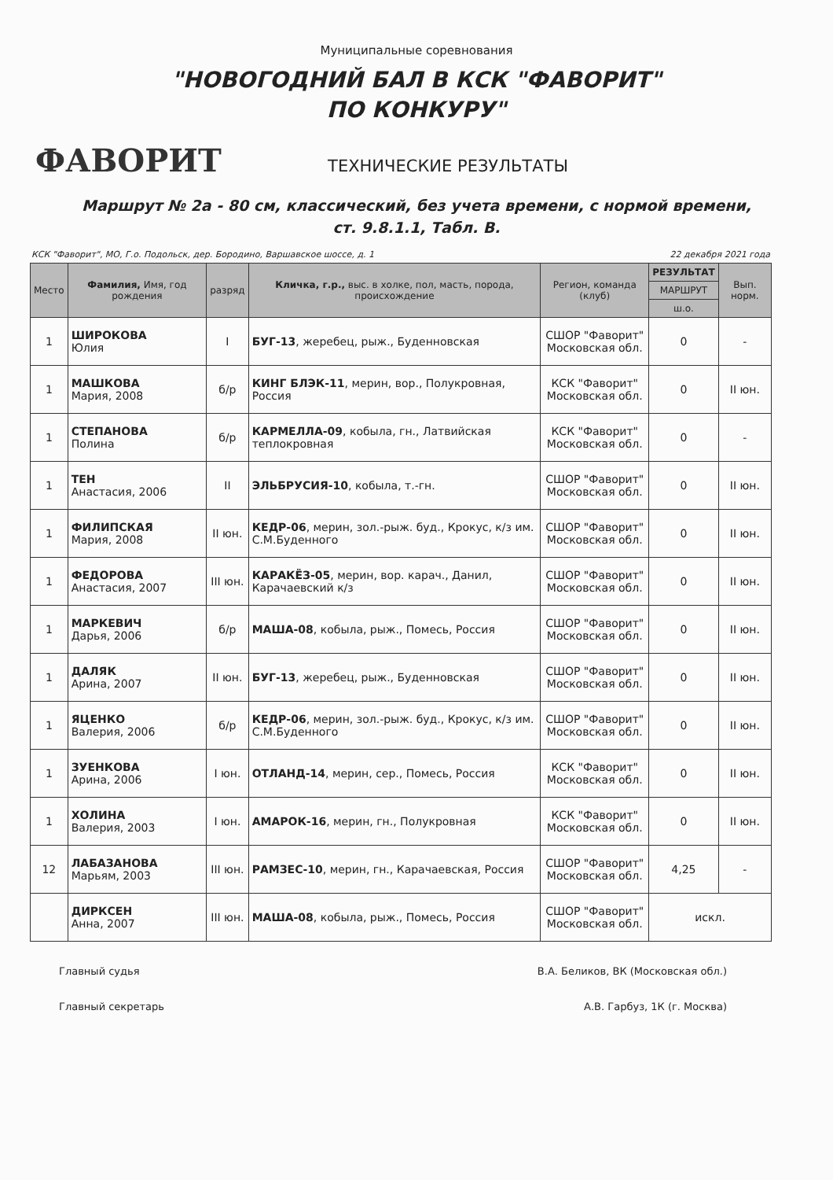Муниципальные соревнования
"НОВОГОДНИЙ БАЛ В КСК "ФАВОРИТ"
ПО КОНКУРУ"
ФАВОРИТ
ТЕХНИЧЕСКИЕ РЕЗУЛЬТАТЫ
Маршрут № 2а - 80 см, классический, без учета времени, с нормой времени,
ст. 9.8.1.1, Табл. В.
КСК "Фаворит", МО, Г.о. Подольск, дер. Бородино, Варшавское шоссе, д. 1 22 декабря 2021 года
| Место | Фамилия, Имя, год рождения | разряд | Кличка, г.р., выс. в холке, пол, масть, порода, происхождение | Регион, команда (клуб) | РЕЗУЛЬТАТ | Вып. норм. |
| --- | --- | --- | --- | --- | --- | --- |
| | | | | | МАРШРУТ | |
| | | | | | ш.о. | |
| 1 | ШИРОКОВА Юлия | I | БУГ-13 , жеребец, рыж., Буденновская | СШОР "Фаворит" Московская обл. | 0 | - |
| 1 | МАШКОВА Мария, 2008 | б/р | КИНГ БЛЭК-11 , мерин, вор., Полукровная, Россия | КСК "Фаворит" Московская обл. | 0 | II юн. |
| 1 | СТЕПАНОВА Полина | б/р | КАРМЕЛЛА-09 , кобыла, гн., Латвийская теплокровная | КСК "Фаворит" Московская обл. | 0 | - |
| 1 | ТЕН Анастасия, 2006 | II | ЭЛЬБРУСИЯ-10 , кобыла, т.-гн. | СШОР "Фаворит" Московская обл. | 0 | II юн. |
| 1 | ФИЛИПСКАЯ Мария, 2008 | II юн. | КЕДР-06 , мерин, зол.-рыж. буд., Крокус, к/з им. С.М.Буденного | СШОР "Фаворит" Московская обл. | 0 | II юн. |
| 1 | ФЕДОРОВА Анастасия, 2007 | III юн. | КАРАКЁЗ-05 , мерин, вор. карач., Данил, Карачаевский к/з | СШОР "Фаворит" Московская обл. | 0 | II юн. |
| 1 | МАРКЕВИЧ Дарья, 2006 | б/р | МАША-08 , кобыла, рыж., Помесь, Россия | СШОР "Фаворит" Московская обл. | 0 | II юн. |
| 1 | ДАЛЯК Арина, 2007 | II юн. | БУГ-13 , жеребец, рыж., Буденновская | СШОР "Фаворит" Московская обл. | 0 | II юн. |
| 1 | ЯЦЕНКО Валерия, 2006 | б/р | КЕДР-06 , мерин, зол.-рыж. буд., Крокус, к/з им. С.М.Буденного | СШОР "Фаворит" Московская обл. | 0 | II юн. |
| 1 | ЗУЕНКОВА Арина, 2006 | I юн. | ОТЛАНД-14 , мерин, сер., Помесь, Россия | КСК "Фаворит" Московская обл. | 0 | II юн. |
| 1 | ХОЛИНА Валерия, 2003 | I юн. | АМАРОК-16 , мерин, гн., Полукровная | КСК "Фаворит" Московская обл. | 0 | II юн. |
| 12 | ЛАБАЗАНОВА Марьям, 2003 | III юн. | РАМЗЕС-10 , мерин, гн., Карачаевская, Россия | СШОР "Фаворит" Московская обл. | 4,25 | - |
| | ДИРКСЕН Анна, 2007 | III юн. | МАША-08 , кобыла, рыж., Помесь, Россия | СШОР "Фаворит" Московская обл. | искл. | |
Главный судья В.А. Беликов, ВК (Московская обл.)
Главный секретарь А.В. Гарбуз, 1К (г. Москва)